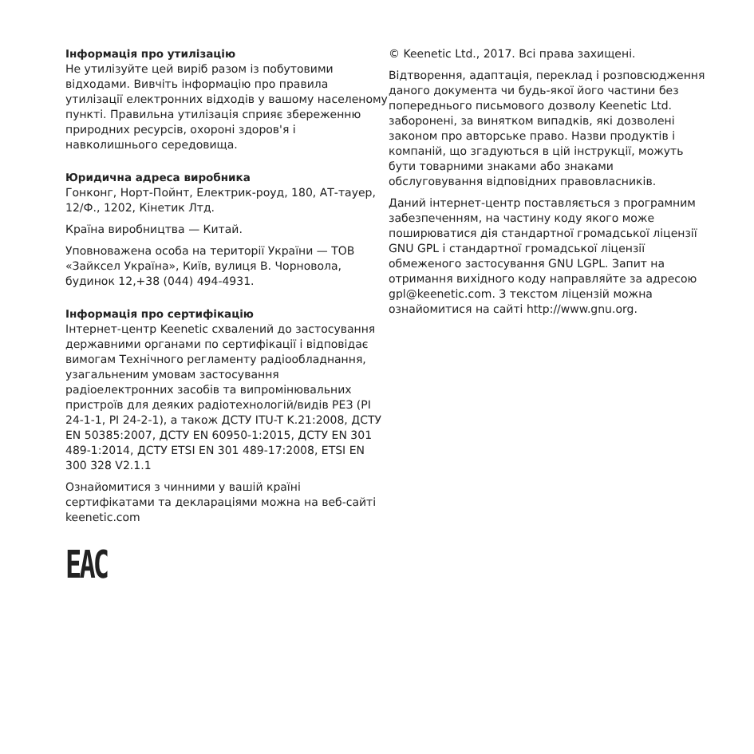Інформація про утилізацію
Не утилізуйте цей виріб разом із побутовими відходами. Вивчіть інформацію про правила утилізації електронних відходів у вашому населеному пункті. Правильна утилізація сприяє збереженню природних ресурсів, охороні здоров'я і навколишнього середовища.
Юридична адреса виробника
Гонконг, Норт-Пойнт, Електрик-роуд, 180, АТ-тауер, 12/Ф., 1202, Кінетик Лтд.
Країна виробництва — Китай.
Уповноважена особа на території України — ТОВ «Зайксел Україна», Київ, вулиця В. Чорновола, будинок 12,+38 (044) 494-4931.
Інформація про сертифікацію
Інтернет-центр Keenetic схвалений до застосування державними органами по сертифікації і відповідає вимогам Технічного регламенту радіообладнання, узагальненим умовам застосування радіоелектронних засобів та випромінювальних пристроїв для деяких радіотехнологій/видів РЕЗ (РІ 24-1-1, РІ 24-2-1), а також ДСТУ ITU-T K.21:2008, ДСТУ EN 50385:2007, ДСТУ EN 60950-1:2015, ДСТУ EN 301 489-1:2014, ДСТУ ETSI EN 301 489-17:2008, ETSI EN 300 328 V2.1.1
Ознайомитися з чинними у вашій країні сертифікатами та деклараціями можна на веб-сайті keenetic.com
EAC
© Keenetic Ltd., 2017. Всі права захищені.
Відтворення, адаптація, переклад і розповсюдження даного документа чи будь-якої його частини без попереднього письмового дозволу Keenetic Ltd. заборонені, за винятком випадків, які дозволені законом про авторське право. Назви продуктів і компаній, що згадуються в цій інструкції, можуть бути товарними знаками або знаками обслуговування відповідних правовласників.
Даний інтернет-центр поставляється з програмним забезпеченням, на частину коду якого може поширюватися дія стандартної громадської ліцензії GNU GPL і стандартної громадської ліцензії обмеженого застосування GNU LGPL. Запит на отримання вихідного коду направляйте за адресою gpl@keenetic.com. З текстом ліцензій можна ознайомитися на сайті http://www.gnu.org.